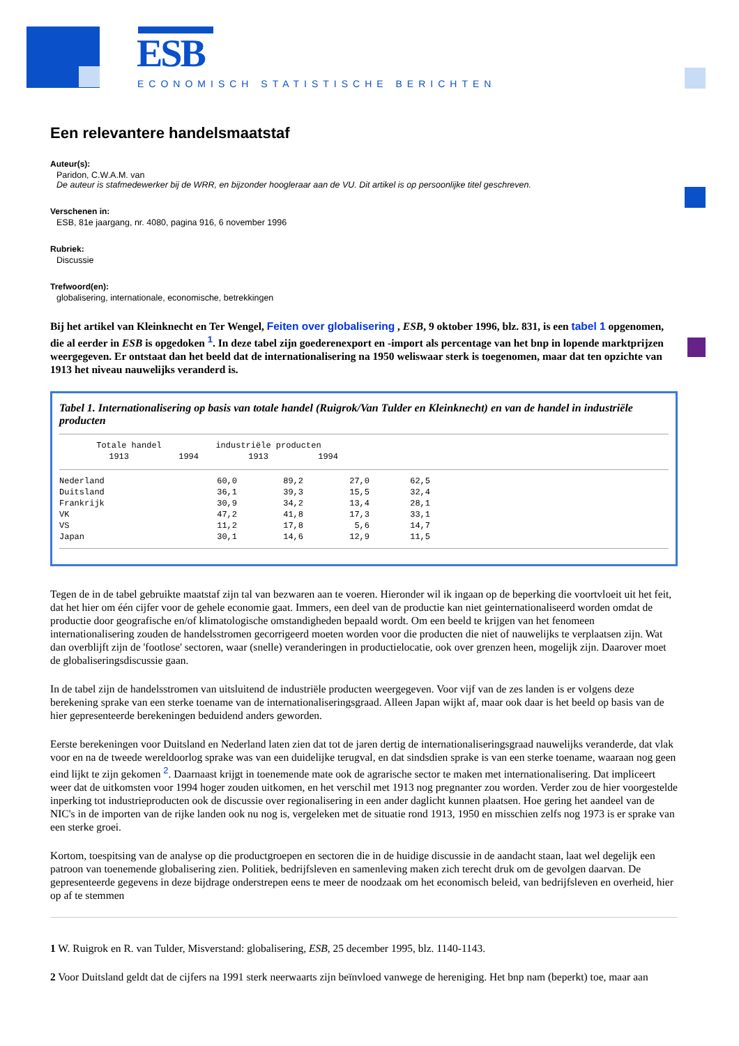ESB
ECONOMISCH STATISTISCHE BERICHTEN
Een relevantere handelsmaatstaf
Auteur(s):
Paridon, C.W.A.M. van
De auteur is stafmedewerker bij de WRR, en bijzonder hoogleraar aan de VU. Dit artikel is op persoonlijke titel geschreven.
Verschenen in:
ESB, 81e jaargang, nr. 4080, pagina 916, 6 november 1996
Rubriek:
Discussie
Trefwoord(en):
globalisering, internationale, economische, betrekkingen
Bij het artikel van Kleinknecht en Ter Wengel, Feiten over globalisering , ESB, 9 oktober 1996, blz. 831, is een tabel 1 opgenomen, die al eerder in ESB is opgedoken <sup>1</sup>. In deze tabel zijn goederenexport en -import als percentage van het bnp in lopende marktprijzen weergegeven. Er ontstaat dan het beeld dat de internationalisering na 1950 weliswaar sterk is toegenomen, maar dat ten opzichte van 1913 het niveau nauwelijks veranderd is.
Tabel 1. Internationalisering op basis van totale handel (Ruigrok/Van Tulder en Kleinknecht) en van de handel in industriële producten
| | Totale handel | | industriële producten | |
| --- | --- | --- | --- | --- |
| | 1913 | 1994 | 1913 | 1994 |
| Nederland | 60,0 | 89,2 | 27,0 | 62,5 |
| Duitsland | 36,1 | 39,3 | 15,5 | 32,4 |
| Frankrijk | 30,9 | 34,2 | 13,4 | 28,1 |
| VK | 47,2 | 41,8 | 17,3 | 33,1 |
| VS | 11,2 | 17,8 | 5,6 | 14,7 |
| Japan | 30,1 | 14,6 | 12,9 | 11,5 |
Tegen de in de tabel gebruikte maatstaf zijn tal van bezwaren aan te voeren. Hieronder wil ik ingaan op de beperking die voortvloeit uit het feit, dat het hier om één cijfer voor de gehele economie gaat. Immers, een deel van de productie kan niet geinternationaliseerd worden omdat de productie door geografische en/of klimatologische omstandigheden bepaald wordt. Om een beeld te krijgen van het fenomeen internationalisering zouden de handelsstromen gecorrigeerd moeten worden voor die producten die niet of nauwelijks te verplaatsen zijn. Wat dan overblijft zijn de 'footlose' sectoren, waar (snelle) veranderingen in productielocatie, ook over grenzen heen, mogelijk zijn. Daarover moet de globaliseringsdiscussie gaan.
In de tabel zijn de handelsstromen van uitsluitend de industriële producten weergegeven. Voor vijf van de zes landen is er volgens deze berekening sprake van een sterke toename van de internationaliseringsgraad. Alleen Japan wijkt af, maar ook daar is het beeld op basis van de hier gepresenteerde berekeningen beduidend anders geworden.
Eerste berekeningen voor Duitsland en Nederland laten zien dat tot de jaren dertig de internationaliseringsgraad nauwelijks veranderde, dat vlak voor en na de tweede wereldoorlog sprake was van een duidelijke terugval, en dat sindsdien sprake is van een sterke toename, waaraan nog geen eind lijkt te zijn gekomen <sup>2</sup>. Daarnaast krijgt in toenemende mate ook de agrarische sector te maken met internationalisering. Dat impliceert weer dat de uitkomsten voor 1994 hoger zouden uitkomen, en het verschil met 1913 nog pregnanter zou worden. Verder zou de hier voorgestelde inperking tot industrieproducten ook de discussie over regionalisering in een ander daglicht kunnen plaatsen. Hoe gering het aandeel van de NIC's in de importen van de rijke landen ook nu nog is, vergeleken met de situatie rond 1913, 1950 en misschien zelfs nog 1973 is er sprake van een sterke groei.
Kortom, toespitsing van de analyse op die productgroepen en sectoren die in de huidige discussie in de aandacht staan, laat wel degelijk een patroon van toenemende globalisering zien. Politiek, bedrijfsleven en samenleving maken zich terecht druk om de gevolgen daarvan. De gepresenteerde gegevens in deze bijdrage onderstrepen eens te meer de noodzaak om het economisch beleid, van bedrijfsleven en overheid, hier op af te stemmen
1 W. Ruigrok en R. van Tulder, Misverstand: globalisering, ESB, 25 december 1995, blz. 1140-1143.
2 Voor Duitsland geldt dat de cijfers na 1991 sterk neerwaarts zijn beïnvloed vanwege de hereniging. Het bnp nam (beperkt) toe, maar aan